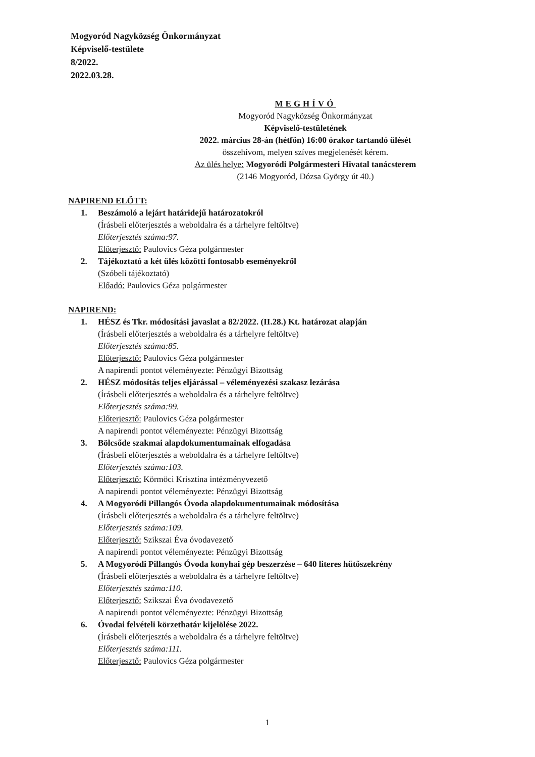Mogyoród Nagyközség Önkormányzat
Képviselő-testülete
8/2022.
2022.03.28.
MEGHÍVÓ
Mogyoród Nagyközség Önkormányzat
Képviselő-testületének
2022. március 28-án (hétfőn) 16:00 órakor tartandó ülését
összehívom, melyen szíves megjelenését kérem.
Az ülés helye: Mogyoródi Polgármesteri Hivatal tanácsterem
(2146 Mogyoród, Dózsa György út 40.)
NAPIREND ELŐTT:
1. Beszámoló a lejárt határidejű határozatokról
(Írásbeli előterjesztés a weboldalra és a tárhelyre feltöltve)
Előterjesztés száma:97.
Előterjesztő: Paulovics Géza polgármester
2. Tájékoztató a két ülés közötti fontosabb eseményekről
(Szóbeli tájékoztató)
Előadó: Paulovics Géza polgármester
NAPIREND:
1. HÉSZ és Tkr. módosítási javaslat a 82/2022. (II.28.) Kt. határozat alapján
(Írásbeli előterjesztés a weboldalra és a tárhelyre feltöltve)
Előterjesztés száma:85.
Előterjesztő: Paulovics Géza polgármester
A napirendi pontot véleményezte: Pénzügyi Bizottság
2. HÉSZ módosítás teljes eljárással – véleményezési szakasz lezárása
(Írásbeli előterjesztés a weboldalra és a tárhelyre feltöltve)
Előterjesztés száma:99.
Előterjesztő: Paulovics Géza polgármester
A napirendi pontot véleményezte: Pénzügyi Bizottság
3. Bölcsőde szakmai alapdokumentumainak elfogadása
(Írásbeli előterjesztés a weboldalra és a tárhelyre feltöltve)
Előterjesztés száma:103.
Előterjesztő: Körmöci Krisztina intézményvezető
A napirendi pontot véleményezte: Pénzügyi Bizottság
4. A Mogyoródi Pillangós Óvoda alapdokumentumainak módosítása
(Írásbeli előterjesztés a weboldalra és a tárhelyre feltöltve)
Előterjesztés száma:109.
Előterjesztő: Szikszai Éva óvodavezető
A napirendi pontot véleményezte: Pénzügyi Bizottság
5. A Mogyoródi Pillangós Óvoda konyhai gép beszerzése – 640 literes hűtőszekrény
(Írásbeli előterjesztés a weboldalra és a tárhelyre feltöltve)
Előterjesztés száma:110.
Előterjesztő: Szikszai Éva óvodavezető
A napirendi pontot véleményezte: Pénzügyi Bizottság
6. Óvodai felvételi körzethatár kijelölése 2022.
(Írásbeli előterjesztés a weboldalra és a tárhelyre feltöltve)
Előterjesztés száma:111.
Előterjesztő: Paulovics Géza polgármester
1